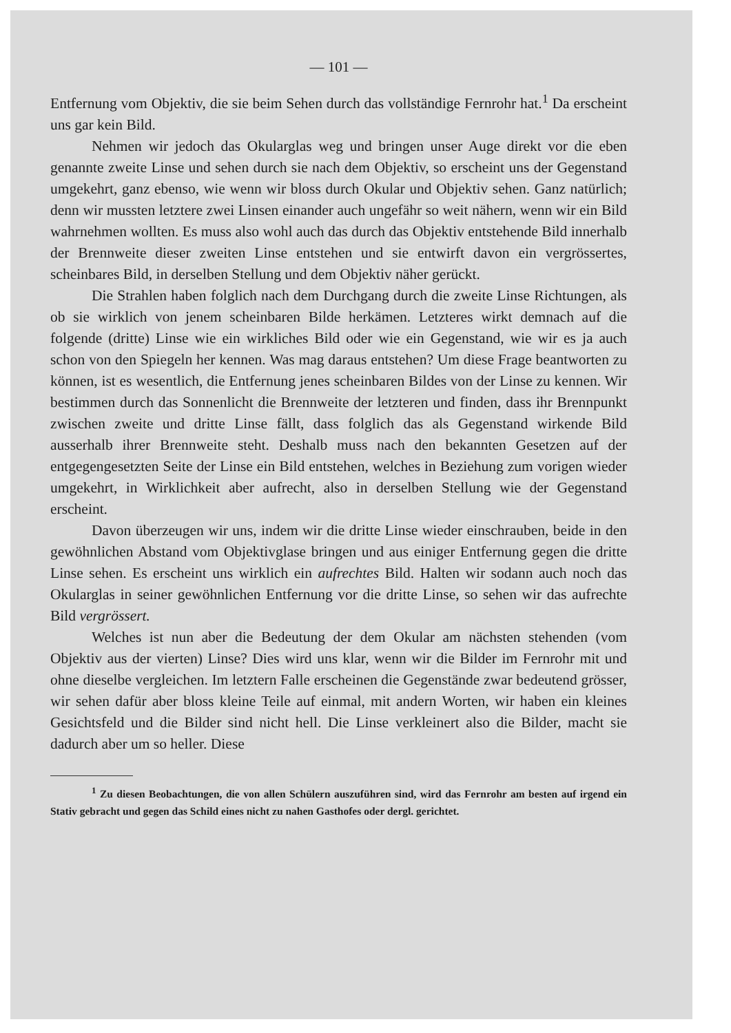— 101 —
Entfernung vom Objektiv, die sie beim Sehen durch das vollständige Fernrohr hat.<sup>1</sup> Da erscheint uns gar kein Bild.
Nehmen wir jedoch das Okularglas weg und bringen unser Auge direkt vor die eben genannte zweite Linse und sehen durch sie nach dem Objektiv, so erscheint uns der Gegenstand umgekehrt, ganz ebenso, wie wenn wir bloss durch Okular und Objektiv sehen. Ganz natürlich; denn wir mussten letztere zwei Linsen einander auch ungefähr so weit nähern, wenn wir ein Bild wahrnehmen wollten. Es muss also wohl auch das durch das Objektiv entstehende Bild innerhalb der Brennweite dieser zweiten Linse entstehen und sie entwirft davon ein vergrössertes, scheinbares Bild, in derselben Stellung und dem Objektiv näher gerückt.
Die Strahlen haben folglich nach dem Durchgang durch die zweite Linse Richtungen, als ob sie wirklich von jenem scheinbaren Bilde herkämen. Letzteres wirkt demnach auf die folgende (dritte) Linse wie ein wirkliches Bild oder wie ein Gegenstand, wie wir es ja auch schon von den Spiegeln her kennen. Was mag daraus entstehen? Um diese Frage beantworten zu können, ist es wesentlich, die Entfernung jenes scheinbaren Bildes von der Linse zu kennen. Wir bestimmen durch das Sonnenlicht die Brennweite der letzteren und finden, dass ihr Brennpunkt zwischen zweite und dritte Linse fällt, dass folglich das als Gegenstand wirkende Bild ausserhalb ihrer Brennweite steht. Deshalb muss nach den bekannten Gesetzen auf der entgegengesetzten Seite der Linse ein Bild entstehen, welches in Beziehung zum vorigen wieder umgekehrt, in Wirklichkeit aber aufrecht, also in derselben Stellung wie der Gegenstand erscheint.
Davon überzeugen wir uns, indem wir die dritte Linse wieder einschrauben, beide in den gewöhnlichen Abstand vom Objektivglase bringen und aus einiger Entfernung gegen die dritte Linse sehen. Es erscheint uns wirklich ein aufrechtes Bild. Halten wir sodann auch noch das Okularglas in seiner gewöhnlichen Entfernung vor die dritte Linse, so sehen wir das aufrechte Bild vergrössert.
Welches ist nun aber die Bedeutung der dem Okular am nächsten stehenden (vom Objektiv aus der vierten) Linse? Dies wird uns klar, wenn wir die Bilder im Fernrohr mit und ohne dieselbe vergleichen. Im letztern Falle erscheinen die Gegenstände zwar bedeutend grösser, wir sehen dafür aber bloss kleine Teile auf einmal, mit andern Worten, wir haben ein kleines Gesichtsfeld und die Bilder sind nicht hell. Die Linse verkleinert also die Bilder, macht sie dadurch aber um so heller. Diese
<sup>1</sup> Zu diesen Beobachtungen, die von allen Schülern auszuführen sind, wird das Fernrohr am besten auf irgend ein Stativ gebracht und gegen das Schild eines nicht zu nahen Gasthofes oder dergl. gerichtet.